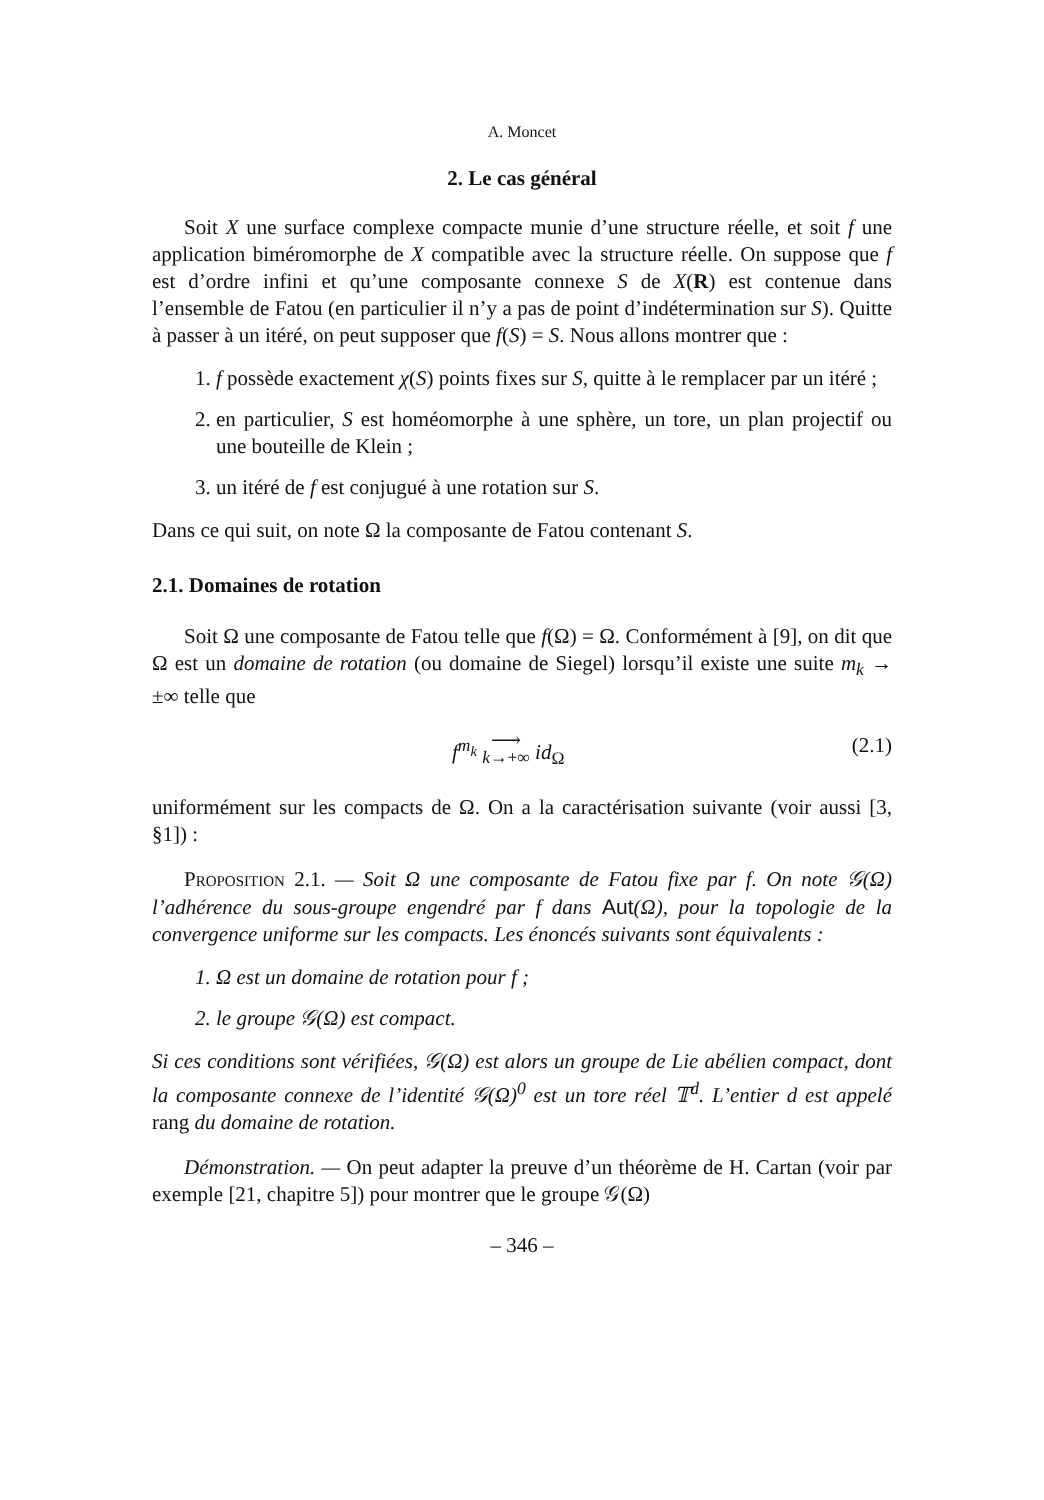A. Moncet
2. Le cas général
Soit X une surface complexe compacte munie d’une structure réelle, et soit f une application biméromorphe de X compatible avec la structure réelle. On suppose que f est d’ordre infini et qu’une composante connexe S de X(R) est contenue dans l’ensemble de Fatou (en particulier il n’y a pas de point d’indétermination sur S). Quitte à passer à un itéré, on peut supposer que f(S) = S. Nous allons montrer que :
1. f possède exactement χ(S) points fixes sur S, quitte à le remplacer par un itéré ;
2. en particulier, S est homéomorphe à une sphère, un tore, un plan projectif ou une bouteille de Klein ;
3. un itéré de f est conjugué à une rotation sur S.
Dans ce qui suit, on note Ω la composante de Fatou contenant S.
2.1. Domaines de rotation
Soit Ω une composante de Fatou telle que f(Ω) = Ω. Conformément à [9], on dit que Ω est un domaine de rotation (ou domaine de Siegel) lorsqu’il existe une suite m<sub>k</sub> → ±∞ telle que
f<sup>m<sub>k</sub></sup> ⟶
k→+∞ id<sub>Ω</sub> (2.1)
uniformément sur les compacts de Ω. On a la caractérisation suivante (voir aussi [3, §1]) :
Proposition 2.1. — Soit Ω une composante de Fatou fixe par f. On note 𝒢(Ω) l’adhérence du sous-groupe engendré par f dans Aut(Ω), pour la topologie de la convergence uniforme sur les compacts. Les énoncés suivants sont équivalents :
1. Ω est un domaine de rotation pour f ;
2. le groupe 𝒢(Ω) est compact.
Si ces conditions sont vérifiées, 𝒢(Ω) est alors un groupe de Lie abélien compact, dont la composante connexe de l’identité 𝒢(Ω)<sup>0</sup> est un tore réel 𝕋<sup>d</sup>. L’entier d est appelé rang du domaine de rotation.
Démonstration. — On peut adapter la preuve d’un théorème de H. Cartan (voir par exemple [21, chapitre 5]) pour montrer que le groupe 𝒢(Ω)
– 346 –